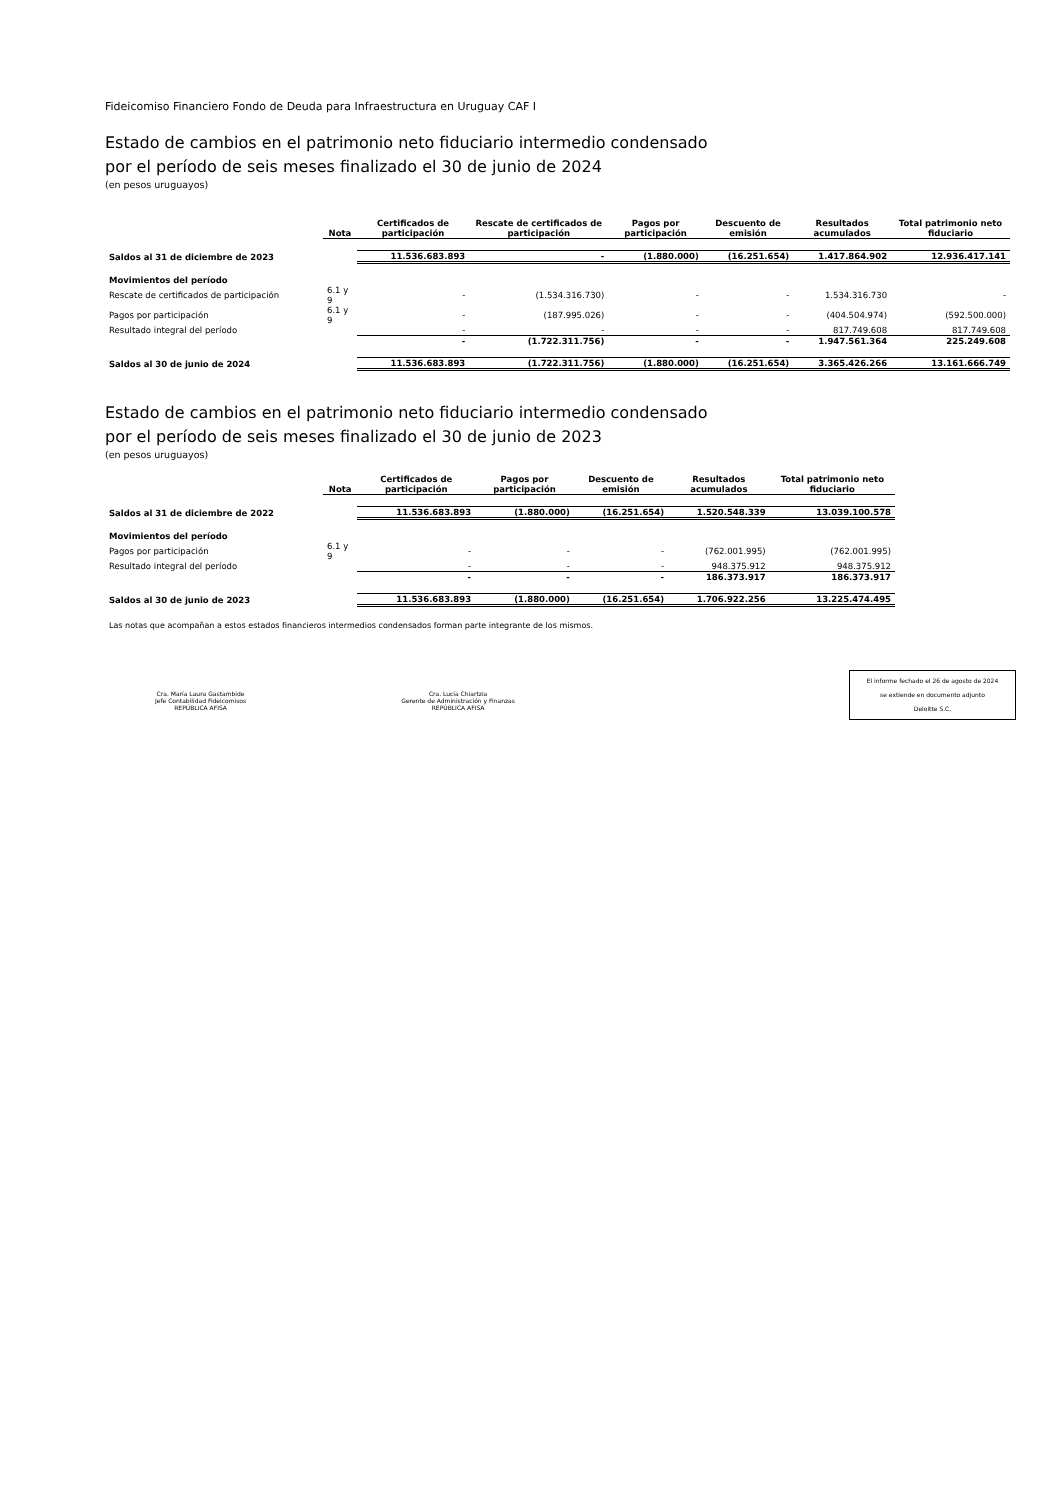Fideicomiso Financiero Fondo de Deuda para Infraestructura en Uruguay CAF I
Estado de cambios en el patrimonio neto fiduciario intermedio condensado
por el período de seis meses finalizado el 30 de junio de 2024
(en pesos uruguayos)
| | Nota | Certificados de participación | Rescate de certificados de participación | Pagos por participación | Descuento de emisión | Resultados acumulados | Total patrimonio neto fiduciario |
| --- | --- | --- | --- | --- | --- | --- | --- |
| Saldos al 31 de diciembre de 2023 | | 11.536.683.893 | - | (1.880.000) | (16.251.654) | 1.417.864.902 | 12.936.417.141 |
| Movimientos del período | | | | | | | |
| Rescate de certificados de participación | 6.1 y 9 | - | (1.534.316.730) | - | - | 1.534.316.730 | - |
| Pagos por participación | 6.1 y 9 | - | (187.995.026) | - | - | (404.504.974) | (592.500.000) |
| Resultado integral del período | | - | - | - | - | 817.749.608 | 817.749.608 |
| | | - | (1.722.311.756) | - | - | 1.947.561.364 | 225.249.608 |
| Saldos al 30 de junio de 2024 | | 11.536.683.893 | (1.722.311.756) | (1.880.000) | (16.251.654) | 3.365.426.266 | 13.161.666.749 |
Estado de cambios en el patrimonio neto fiduciario intermedio condensado
por el período de seis meses finalizado el 30 de junio de 2023
(en pesos uruguayos)
| | Nota | Certificados de participación | Pagos por participación | Descuento de emisión | Resultados acumulados | Total patrimonio neto fiduciario |
| --- | --- | --- | --- | --- | --- | --- |
| Saldos al 31 de diciembre de 2022 | | 11.536.683.893 | (1.880.000) | (16.251.654) | 1.520.548.339 | 13.039.100.578 |
| Movimientos del período | | | | | | |
| Pagos por participación | 6.1 y 9 | - | - | - | (762.001.995) | (762.001.995) |
| Resultado integral del período | | - | - | - | 948.375.912 | 948.375.912 |
| | | - | - | - | 186.373.917 | 186.373.917 |
| Saldos al 30 de junio de 2023 | | 11.536.683.893 | (1.880.000) | (16.251.654) | 1.706.922.256 | 13.225.474.495 |
Las notas que acompañan a estos estados financieros intermedios condensados forman parte integrante de los mismos.
El informe fechado el 26 de agosto de 2024
se extiende en documento adjunto
Deloitte S.C.
Cra. María Laura Gastambide
Jefe Contabilidad Fideicomisos
REPÚBLICA AFISA
Cra. Lucía Chiartzia
Gerente de Administración y Finanzas
REPÚBLICA AFISA